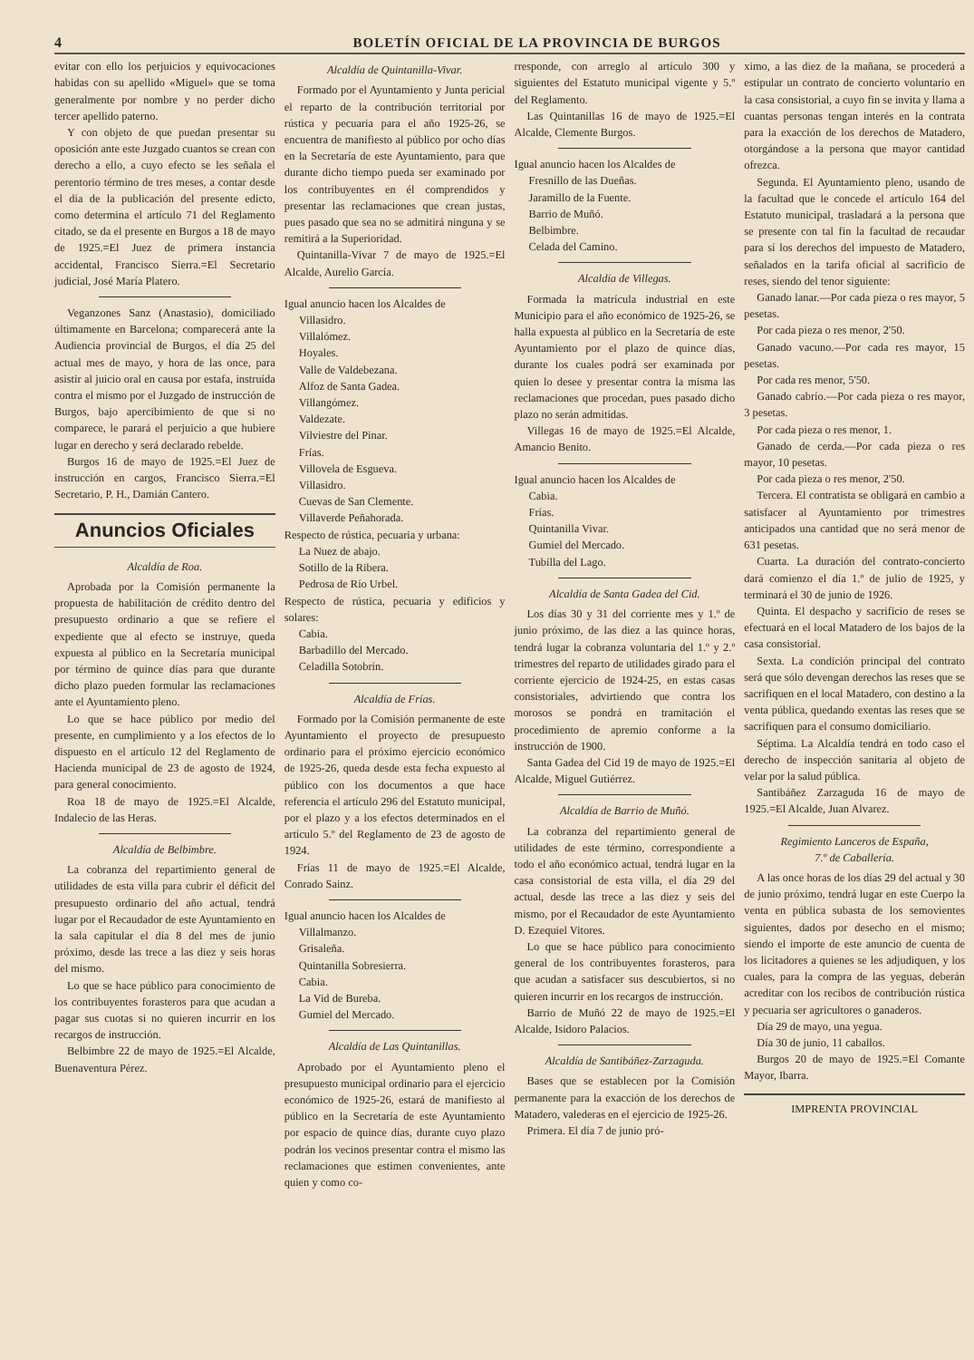4 BOLETÍN OFICIAL DE LA PROVINCIA DE BURGOS
evitar con ello los perjuicios y equivocaciones habidas con su apellido «Miguel» que se toma generalmente por nombre y no perder dicho tercer apellido paterno.
Y con objeto de que puedan presentar su oposición ante este Juzgado cuantos se crean con derecho a ello, a cuyo efecto se les señala el perentorio término de tres meses, a contar desde el día de la publicación del presente edicto, como determina el artículo 71 del Reglamento citado, se da el presente en Burgos a 18 de mayo de 1925.=El Juez de primera instancia accidental, Francisco Sierra.=El Secretario judicial, José María Platero.
Veganzones Sanz (Anastasio), domiciliado últimamente en Barcelona; comparecerá ante la Audiencia provincial de Burgos, el día 25 del actual mes de mayo, y hora de las once, para asistir al juicio oral en causa por estafa, instruída contra el mismo por el Juzgado de instrucción de Burgos, bajo apercibimiento de que si no comparece, le parará el perjuicio a que hubiere lugar en derecho y será declarado rebelde.
Burgos 16 de mayo de 1925.=El Juez de instrucción en cargos, Francisco Sierra.=El Secretario, P. H., Damián Cantero.
Anuncios Oficiales
Alcaldía de Roa.
Aprobada por la Comisión permanente la propuesta de habilitación de crédito dentro del presupuesto ordinario a que se refiere el expediente que al efecto se instruye, queda expuesta al público en la Secretaría municipal por término de quince días para que durante dicho plazo pueden formular las reclamaciones ante el Ayuntamiento pleno.
Lo que se hace público por medio del presente, en cumplimiento y a los efectos de lo dispuesto en el artículo 12 del Reglamento de Hacienda municipal de 23 de agosto de 1924, para general conocimiento.
Roa 18 de mayo de 1925.=El Alcalde, Indalecio de las Heras.
Alcaldía de Belbimbre.
La cobranza del repartimiento general de utilidades de esta villa para cubrir el déficit del presupuesto ordinario del año actual, tendrá lugar por el Recaudador de este Ayuntamiento en la sala capitular el día 8 del mes de junio próximo, desde las trece a las diez y seis horas del mismo.
Lo que se hace público para conocimiento de los contribuyentes forasteros para que acudan a pagar sus cuotas si no quieren incurrir en los recargos de instrucción.
Belbimbre 22 de mayo de 1925.=El Alcalde, Buenaventura Pérez.
Alcaldía de Quintanilla-Vivar.
Formado por el Ayuntamiento y Junta pericial el reparto de la contribución territorial por rústica y pecuaria para el año 1925-26, se encuentra de manifiesto al público por ocho días en la Secretaría de este Ayuntamiento, para que durante dicho tiempo pueda ser examinado por los contribuyentes en él comprendidos y presentar las reclamaciones que crean justas, pues pasado que sea no se admitirá ninguna y se remitirá a la Superioridad.
Quintanilla-Vivar 7 de mayo de 1925.=El Alcalde, Aurelio García.
Igual anuncio hacen los Alcaldes de
Villasidro.
Villalómez.
Hoyales.
Valle de Valdebezana.
Alfoz de Santa Gadea.
Villangómez.
Valdezate.
Vilviestre del Pinar.
Frías.
Villovela de Esgueva.
Villasidro.
Cuevas de San Clemente.
Villaverde Peñahorada.
Respecto de rústica, pecuaria y urbana:
La Nuez de abajo.
Sotillo de la Ribera.
Pedrosa de Río Urbel.
Respecto de rústica, pecuaria y edificios y solares:
Cabia.
Barbadillo del Mercado.
Celadilla Sotobrín.
Alcaldía de Frías.
Formado por la Comisión permanente de este Ayuntamiento el proyecto de presupuesto ordinario para el próximo ejercicio económico de 1925-26, queda desde esta fecha expuesto al público con los documentos a que hace referencia el artículo 296 del Estatuto municipal, por el plazo y a los efectos determinados en el artículo 5.º del Reglamento de 23 de agosto de 1924.
Frías 11 de mayo de 1925.=El Alcalde, Conrado Sainz.
Igual anuncio hacen los Alcaldes de
Villalmanzo.
Grisaleña.
Quintanilla Sobresierra.
Cabia.
La Vid de Bureba.
Gumiel del Mercado.
Alcaldía de Las Quintanillas.
Aprobado por el Ayuntamiento pleno el presupuesto municipal ordinario para el ejercicio económico de 1925-26, estará de manifiesto al público en la Secretaría de este Ayuntamiento por espacio de quince días, durante cuyo plazo podrán los vecinos presentar contra el mismo las reclamaciones que estimen convenientes, ante quien y como co-
rresponde, con arreglo al artículo 300 y siguientes del Estatuto municipal vigente y 5.º del Reglamento.
Las Quintanillas 16 de mayo de 1925.=El Alcalde, Clemente Burgos.
Igual anuncio hacen los Alcaldes de
Fresnillo de las Dueñas.
Jaramillo de la Fuente.
Barrio de Muñó.
Belbimbre.
Celada del Camino.
Alcaldía de Villegas.
Formada la matrícula industrial en este Municipio para el año económico de 1925-26, se halla expuesta al público en la Secretaría de este Ayuntamiento por el plazo de quince días, durante los cuales podrá ser examinada por quien lo desee y presentar contra la misma las reclamaciones que procedan, pues pasado dicho plazo no serán admitidas.
Villegas 16 de mayo de 1925.=El Alcalde, Amancio Benito.
Igual anuncio hacen los Alcaldes de
Cabia.
Frías.
Quintanilla Vivar.
Gumiel del Mercado.
Tubilla del Lago.
Alcaldía de Santa Gadea del Cid.
Los días 30 y 31 del corriente mes y 1.º de junio próximo, de las diez a las quince horas, tendrá lugar la cobranza voluntaria del 1.º y 2.º trimestres del reparto de utilidades girado para el corriente ejercicio de 1924-25, en estas casas consistoriales, advirtiendo que contra los morosos se pondrá en tramitación el procedimiento de apremio conforme a la instrucción de 1900.
Santa Gadea del Cid 19 de mayo de 1925.=El Alcalde, Miguel Gutiérrez.
Alcaldía de Barrio de Muñó.
La cobranza del repartimiento general de utilidades de este término, correspondiente a todo el año económico actual, tendrá lugar en la casa consistorial de esta villa, el día 29 del actual, desde las trece a las diez y seis del mismo, por el Recaudador de este Ayuntamiento D. Ezequiel Vitores.
Lo que se hace público para conocimiento general de los contribuyentes forasteros, para que acudan a satisfacer sus descubiertos, si no quieren incurrir en los recargos de instrucción.
Barrio de Muñó 22 de mayo de 1925.=El Alcalde, Isidoro Palacios.
Alcaldía de Santibáñez-Zarzaguda.
Bases que se establecen por la Comisión permanente para la exacción de los derechos de Matadero, valederas en el ejercicio de 1925-26.
Primera. El día 7 de junio pró-
ximo, a las diez de la mañana, se procederá a estipular un contrato de concierto voluntario en la casa consistorial, a cuyo fin se invita y llama a cuantas personas tengan interés en la contrata para la exacción de los derechos de Matadero, otorgándose a la persona que mayor cantidad ofrezca.
Segunda. El Ayuntamiento pleno, usando de la facultad que le concede el artículo 164 del Estatuto municipal, trasladará a la persona que se presente con tal fin la facultad de recaudar para sí los derechos del impuesto de Matadero, señalados en la tarifa oficial al sacrificio de reses, siendo del tenor siguiente:
Ganado lanar.—Por cada pieza o res mayor, 5 pesetas.
Por cada pieza o res menor, 2'50.
Ganado vacuno.—Por cada res mayor, 15 pesetas.
Por cada res menor, 5'50.
Ganado cabrío.—Por cada pieza o res mayor, 3 pesetas.
Por cada pieza o res menor, 1.
Ganado de cerda.—Por cada pieza o res mayor, 10 pesetas.
Por cada pieza o res menor, 2'50.
Tercera. El contratista se obligará en cambio a satisfacer al Ayuntamiento por trimestres anticipados una cantidad que no será menor de 631 pesetas.
Cuarta. La duración del contrato-concierto dará comienzo el día 1.º de julio de 1925, y terminará el 30 de junio de 1926.
Quinta. El despacho y sacrificio de reses se efectuará en el local Matadero de los bajos de la casa consistorial.
Sexta. La condición principal del contrato será que sólo devengan derechos las reses que se sacrifiquen en el local Matadero, con destino a la venta pública, quedando exentas las reses que se sacrifiquen para el consumo domiciliario.
Séptima. La Alcaldía tendrá en todo caso el derecho de inspección sanitaria al objeto de velar por la salud pública.
Santibáñez Zarzaguda 16 de mayo de 1925.=El Alcalde, Juan Alvarez.
Regimiento Lanceros de España,
7.º de Caballería.
A las once horas de los días 29 del actual y 30 de junio próximo, tendrá lugar en este Cuerpo la venta en pública subasta de los semovientes siguientes, dados por desecho en el mismo; siendo el importe de este anuncio de cuenta de los licitadores a quienes se les adjudiquen, y los cuales, para la compra de las yeguas, deberán acreditar con los recibos de contribución rústica y pecuaria ser agricultores o ganaderos.
Día 29 de mayo, una yegua.
Día 30 de junio, 11 caballos.
Burgos 20 de mayo de 1925.=El Comante Mayor, Ibarra.
IMPRENTA PROVINCIAL